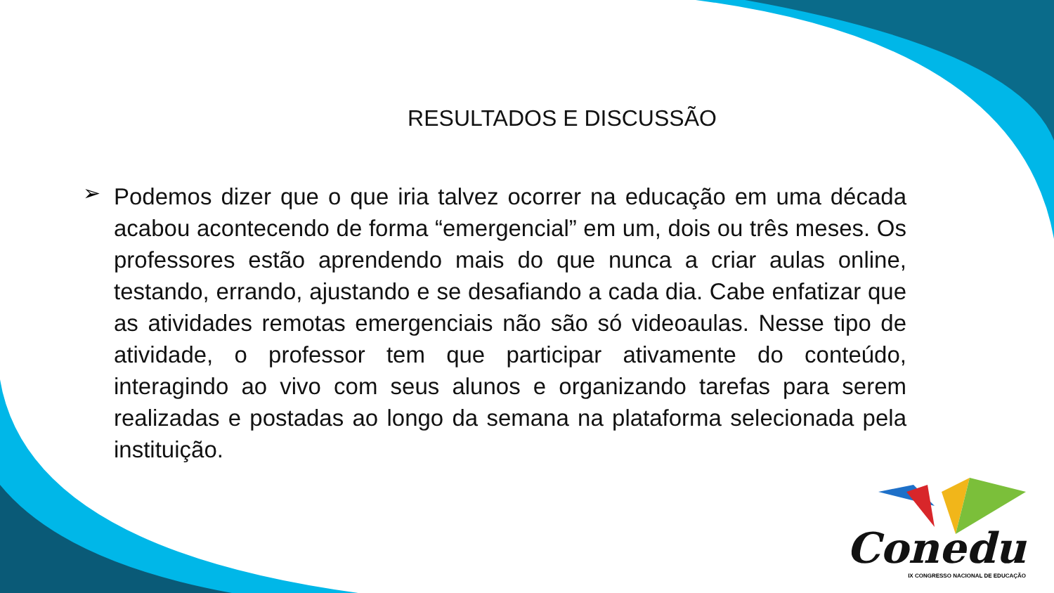RESULTADOS E DISCUSSÃO
➢
Podemos dizer que o que iria talvez ocorrer na educação em uma década acabou acontecendo de forma “emergencial” em um, dois ou três meses. Os professores estão aprendendo mais do que nunca a criar aulas online, testando, errando, ajustando e se desafiando a cada dia. Cabe enfatizar que as atividades remotas emergenciais não são só videoaulas. Nesse tipo de atividade, o professor tem que participar ativamente do conteúdo, interagindo ao vivo com seus alunos e organizando tarefas para serem realizadas e postadas ao longo da semana na plataforma selecionada pela instituição.
Conedu
IX CONGRESSO NACIONAL DE EDUCAÇÃO